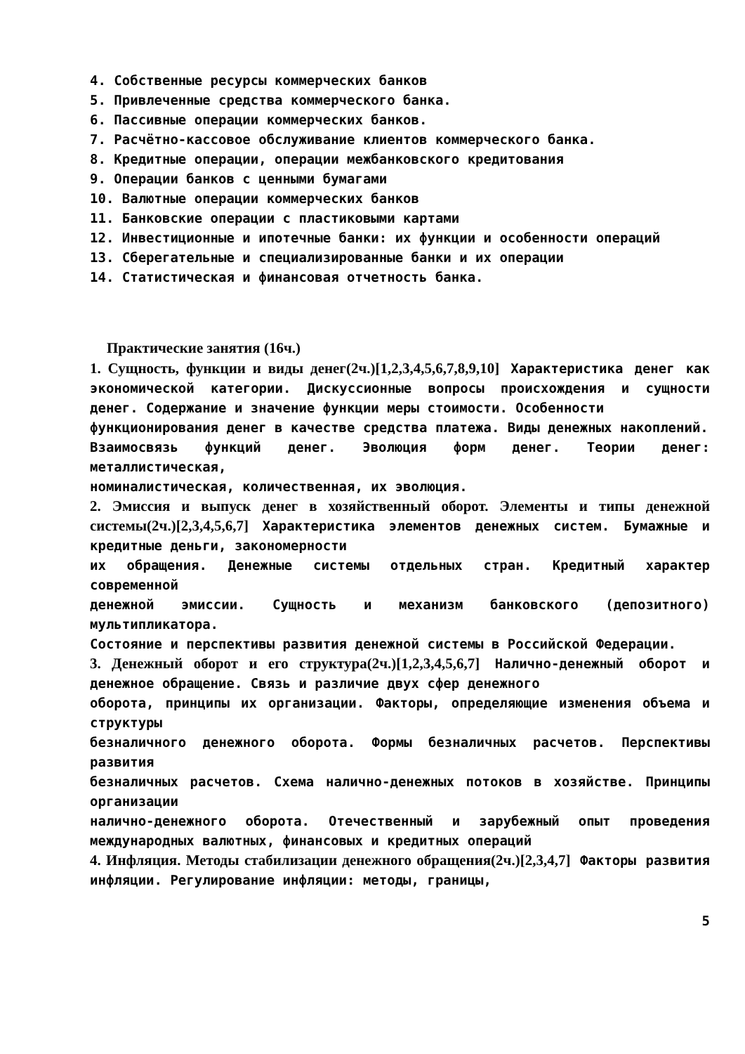4. Собственные ресурсы коммерческих банков
5. Привлеченные средства коммерческого банка.
6. Пассивные операции коммерческих банков.
7. Расчётно-кассовое обслуживание клиентов коммерческого банка.
8. Кредитные операции, операции межбанковского кредитования
9. Операции банков с ценными бумагами
10. Валютные операции коммерческих банков
11. Банковские операции с пластиковыми картами
12. Инвестиционные и ипотечные банки: их функции и особенности операций
13. Сберегательные и специализированные банки и их операции
14. Статистическая и финансовая отчетность банка.
Практические занятия (16ч.)
1. Сущность, функции и виды денег(2ч.)[1,2,3,4,5,6,7,8,9,10] Характеристика денег как экономической категории. Дискуссионные вопросы происхождения и сущности денег. Содержание и значение функции меры стоимости. Особенности
функционирования денег в качестве средства платежа. Виды денежных накоплений.
Взаимосвязь функций денег. Эволюция форм денег. Теории денег: металлистическая,
номиналистическая, количественная, их эволюция.
2. Эмиссия и выпуск денег в хозяйственный оборот. Элементы и типы денежной системы(2ч.)[2,3,4,5,6,7] Характеристика элементов денежных систем. Бумажные и кредитные деньги, закономерности
их обращения. Денежные системы отдельных стран. Кредитный характер современной
денежной эмиссии. Сущность и механизм банковского (депозитного) мультипликатора.
Состояние и перспективы развития денежной системы в Российской Федерации.
3. Денежный оборот и его структура(2ч.)[1,2,3,4,5,6,7] Налично-денежный оборот и денежное обращение. Связь и различие двух сфер денежного
оборота, принципы их организации. Факторы, определяющие изменения объема и структуры
безналичного денежного оборота. Формы безналичных расчетов. Перспективы развития
безналичных расчетов. Схема налично-денежных потоков в хозяйстве. Принципы организации
налично-денежного оборота. Отечественный и зарубежный опыт проведения международных валютных, финансовых и кредитных операций
4. Инфляция. Методы стабилизации денежного обращения(2ч.)[2,3,4,7] Факторы развития инфляции. Регулирование инфляции: методы, границы,
5